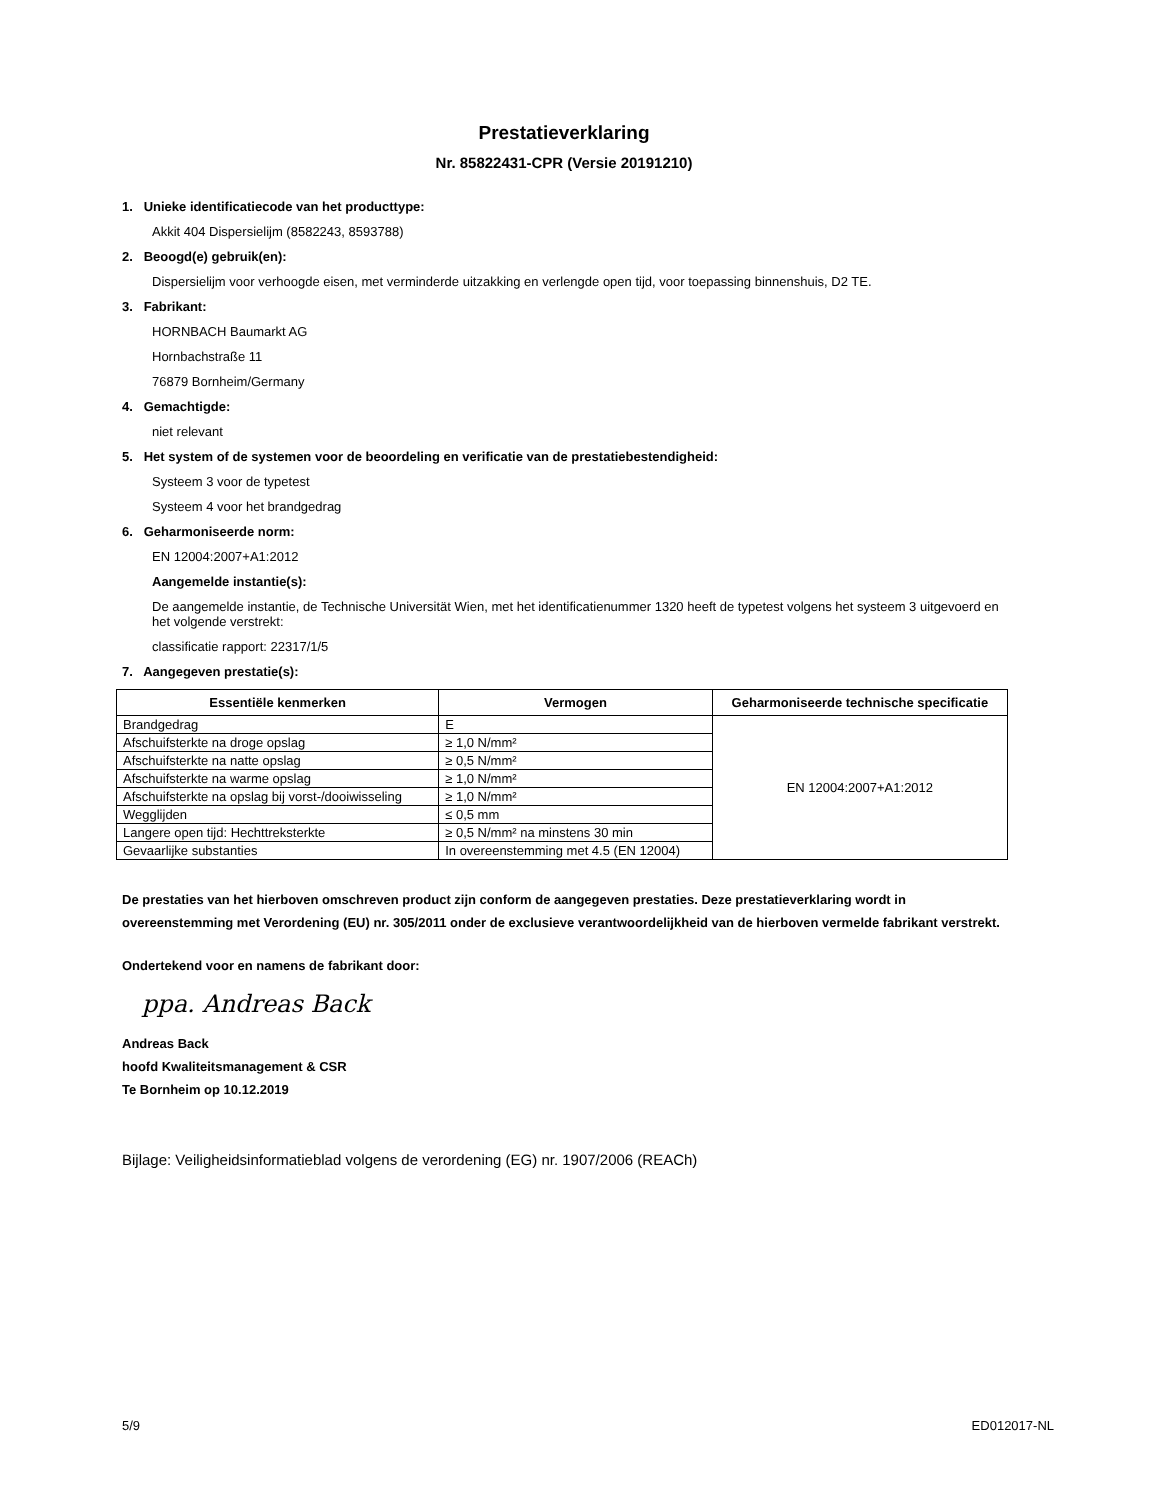Prestatieverklaring
Nr. 85822431-CPR (Versie 20191210)
1. Unieke identificatiecode van het producttype:
Akkit 404 Dispersielijm (8582243, 8593788)
2. Beoogd(e) gebruik(en):
Dispersielijm voor verhoogde eisen, met verminderde uitzakking en verlengde open tijd, voor toepassing binnenshuis, D2 TE.
3. Fabrikant:
HORNBACH Baumarkt AG
Hornbachstraße 11
76879 Bornheim/Germany
4. Gemachtigde:
niet relevant
5. Het system of de systemen voor de beoordeling en verificatie van de prestatiebestendigheid:
Systeem 3 voor de typetest
Systeem 4 voor het brandgedrag
6. Geharmoniseerde norm:
EN 12004:2007+A1:2012
Aangemelde instantie(s):
De aangemelde instantie, de Technische Universität Wien, met het identificatienummer 1320 heeft de typetest volgens het systeem 3 uitgevoerd en het volgende verstrekt:
classificatie rapport: 22317/1/5
7. Aangegeven prestatie(s):
| Essentiële kenmerken | Vermogen | Geharmoniseerde technische specificatie |
| --- | --- | --- |
| Brandgedrag | E | EN 12004:2007+A1:2012 |
| Afschuifsterkte na droge opslag | ≥ 1,0 N/mm² | |
| Afschuifsterkte na natte opslag | ≥ 0,5 N/mm² | |
| Afschuifsterkte na warme opslag | ≥ 1,0 N/mm² | |
| Afschuifsterkte na opslag bij vorst-/dooiwisseling | ≥ 1,0 N/mm² | |
| Wegglijden | ≤ 0,5 mm | |
| Langere open tijd: Hechttreksterkte | ≥ 0,5 N/mm² na minstens 30 min | |
| Gevaarlijke substanties | In overeenstemming met 4.5 (EN 12004) | |
De prestaties van het hierboven omschreven product zijn conform de aangegeven prestaties. Deze prestatieverklaring wordt in overeenstemming met Verordening (EU) nr. 305/2011 onder de exclusieve verantwoordelijkheid van de hierboven vermelde fabrikant verstrekt.
Ondertekend voor en namens de fabrikant door:
ppa. Andreas Back
Andreas Back
hoofd Kwaliteitsmanagement & CSR
Te Bornheim op 10.12.2019
Bijlage: Veiligheidsinformatieblad volgens de verordening (EG) nr. 1907/2006 (REACh)
5/9 ED012017-NL